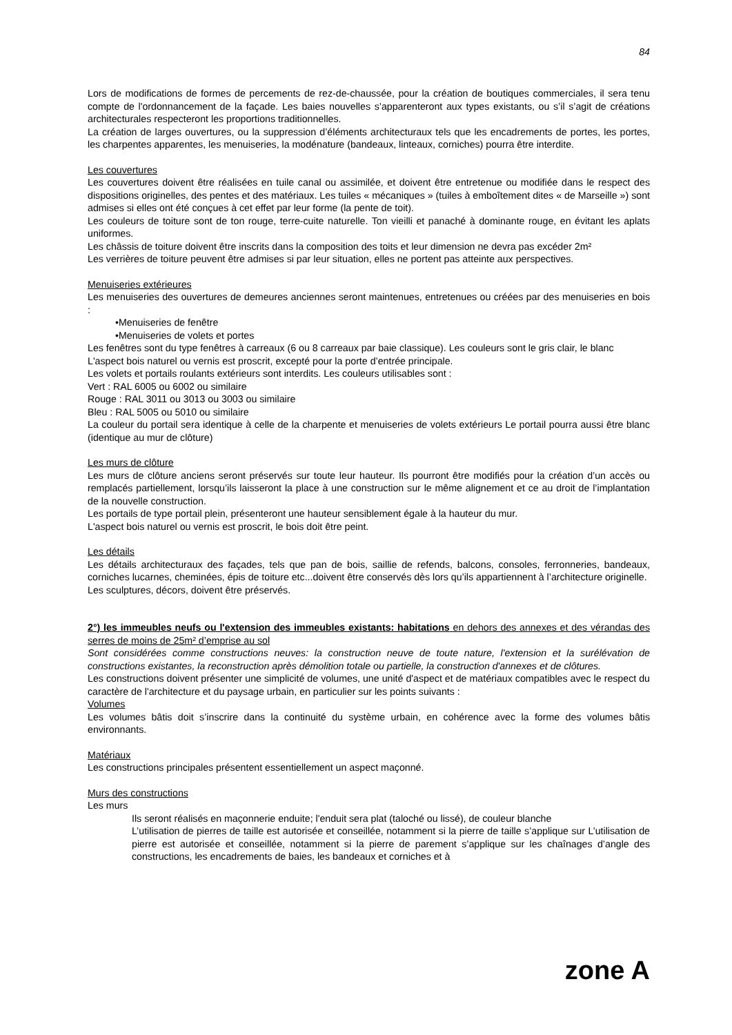84
Lors de modifications de formes de percements de rez-de-chaussée, pour la création de boutiques commerciales, il sera tenu compte de l'ordonnancement de la façade. Les baies nouvelles s’apparenteront aux types existants, ou s’il s’agit de créations architecturales respecteront les proportions traditionnelles.
La création de larges ouvertures, ou la suppression d’éléments architecturaux tels que les encadrements de portes, les portes, les charpentes apparentes, les menuiseries, la modénature (bandeaux, linteaux, corniches) pourra être interdite.
Les couvertures
Les couvertures doivent être réalisées en tuile canal ou assimilée, et doivent être entretenue ou modifiée dans le respect des dispositions originelles, des pentes et des matériaux. Les tuiles « mécaniques » (tuiles à emboîtement dites « de Marseille ») sont admises si elles ont été conçues à cet effet par leur forme (la pente de toit).
Les couleurs de toiture sont de ton rouge, terre-cuite naturelle. Ton vieilli et panaché à dominante rouge, en évitant les aplats uniformes.
Les châssis de toiture doivent être inscrits dans la composition des toits et leur dimension ne devra pas excéder 2m²
Les verrières de toiture peuvent être admises si par leur situation, elles ne portent pas atteinte aux perspectives.
Menuiseries extérieures
Les menuiseries des ouvertures de demeures anciennes seront maintenues, entretenues ou créées par des menuiseries en bois :
•Menuiseries de fenêtre
•Menuiseries de volets et portes
Les fenêtres sont du type fenêtres à carreaux (6 ou 8 carreaux par baie classique). Les couleurs sont le gris clair, le blanc
L'aspect bois naturel ou vernis est proscrit, excepté pour la porte d’entrée principale.
Les volets et portails roulants extérieurs sont interdits. Les couleurs utilisables sont :
Vert : RAL 6005 ou 6002 ou similaire
Rouge : RAL 3011 ou 3013 ou 3003 ou similaire
Bleu : RAL 5005 ou 5010 ou similaire
La couleur du portail sera identique à celle de la charpente et menuiseries de volets extérieurs Le portail pourra aussi être blanc (identique au mur de clôture)
Les murs de clôture
Les murs de clôture anciens seront préservés sur toute leur hauteur. Ils pourront être modifiés pour la création d’un accès ou remplacés partiellement, lorsqu’ils laisseront la place à une construction sur le même alignement et ce au droit de l’implantation de la nouvelle construction.
Les portails de type portail plein, présenteront une hauteur sensiblement égale à la hauteur du mur.
L'aspect bois naturel ou vernis est proscrit, le bois doit être peint.
Les détails
Les détails architecturaux des façades, tels que pan de bois, saillie de refends, balcons, consoles, ferronneries, bandeaux, corniches lucarnes, cheminées, épis de toiture etc...doivent être conservés dès lors qu’ils appartiennent à l’architecture originelle.
Les sculptures, décors, doivent être préservés.
2°) les immeubles neufs ou l'extension des immeubles existants: habitations en dehors des annexes et des vérandas des serres de moins de 25m² d’emprise au sol
Sont considérées comme constructions neuves: la construction neuve de toute nature, l'extension et la surélévation de constructions existantes, la reconstruction après démolition totale ou partielle, la construction d'annexes et de clôtures.
Les constructions doivent présenter une simplicité de volumes, une unité d'aspect et de matériaux compatibles avec le respect du caractère de l'architecture et du paysage urbain, en particulier sur les points suivants :
Volumes
Les volumes bâtis doit s’inscrire dans la continuité du système urbain, en cohérence avec la forme des volumes bâtis environnants.
Matériaux
Les constructions principales présentent essentiellement un aspect maçonné.
Murs des constructions
Les murs
Ils seront réalisés en maçonnerie enduite; l'enduit sera plat (taloché ou lissé), de couleur blanche
L’utilisation de pierres de taille est autorisée et conseillée, notamment si la pierre de taille s’applique sur L’utilisation de pierre est autorisée et conseillée, notamment si la pierre de parement s’applique sur les chaînages d’angle des constructions, les encadrements de baies, les bandeaux et corniches et à
zone A